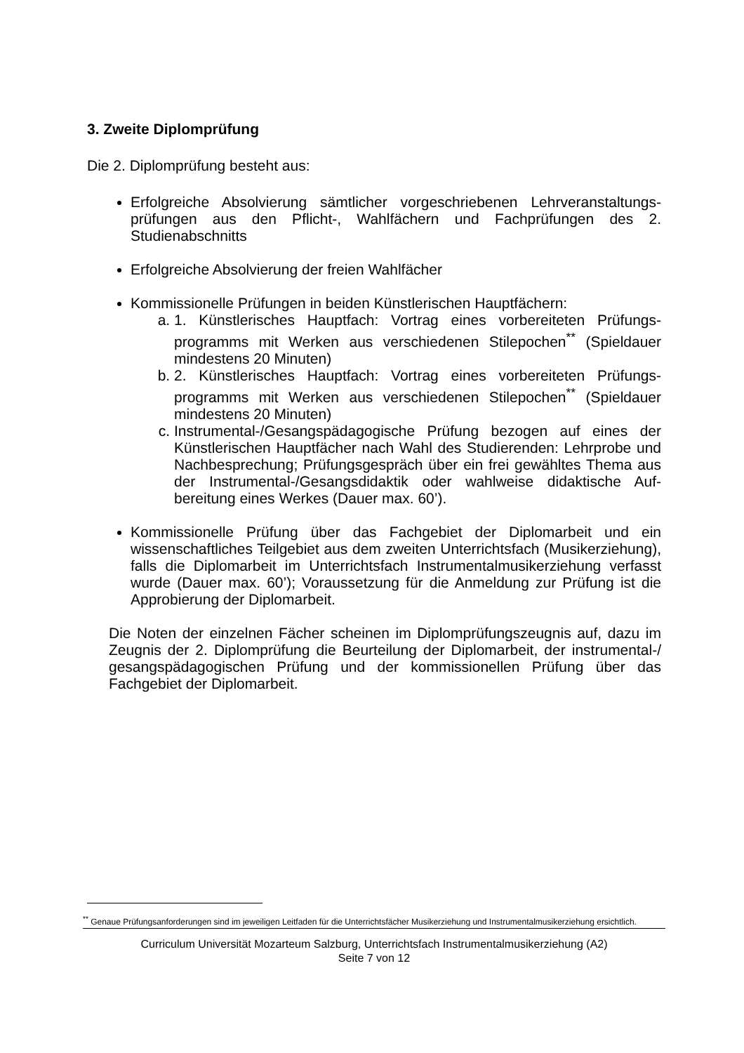3. Zweite Diplomprüfung
Die 2. Diplomprüfung besteht aus:
Erfolgreiche Absolvierung sämtlicher vorgeschriebenen Lehrveranstaltungs­prüfungen aus den Pflicht-, Wahlfächern und Fachprüfungen des 2. Studienabschnitts
Erfolgreiche Absolvierung der freien Wahlfächer
Kommissionelle Prüfungen in beiden Künstlerischen Hauptfächern:
a. 1. Künstlerisches Hauptfach: Vortrag eines vorbereiteten Prüfungs­programms mit Werken aus verschiedenen Stilepochen<sup>**</sup> (Spieldauer mindestens 20 Minuten)
b. 2. Künstlerisches Hauptfach: Vortrag eines vorbereiteten Prüfungs­programms mit Werken aus verschiedenen Stilepochen<sup>**</sup> (Spieldauer mindestens 20 Minuten)
c. Instrumental-/Gesangspädagogische Prüfung bezogen auf eines der Künstlerischen Hauptfächer nach Wahl des Studierenden: Lehrprobe und Nachbesprechung; Prüfungsgespräch über ein frei gewähltes Thema aus der Instrumental-/Gesangsdidaktik oder wahlweise didaktische Auf­bereitung eines Werkes (Dauer max. 60’).
Kommissionelle Prüfung über das Fachgebiet der Diplomarbeit und ein wissenschaftliches Teilgebiet aus dem zweiten Unterrichtsfach (Musikerziehung), falls die Diplomarbeit im Unterrichtsfach Instrumentalmusikerziehung verfasst wurde (Dauer max. 60’); Voraussetzung für die Anmeldung zur Prüfung ist die Approbierung der Diplomarbeit.
Die Noten der einzelnen Fächer scheinen im Diplomprüfungszeugnis auf, dazu im Zeugnis der 2. Diplomprüfung die Beurteilung der Diplomarbeit, der instrumental-/ gesangspädagogischen Prüfung und der kommissionellen Prüfung über das Fachgebiet der Diplomarbeit.
<sup>**</sup> Genaue Prüfungsanforderungen sind im jeweiligen Leitfaden für die Unterrichtsfächer Musikerziehung und Instrumentalmusikerziehung ersichtlich.
Curriculum Universität Mozarteum Salzburg, Unterrichtsfach Instrumentalmusikerziehung (A2)
Seite 7 von 12